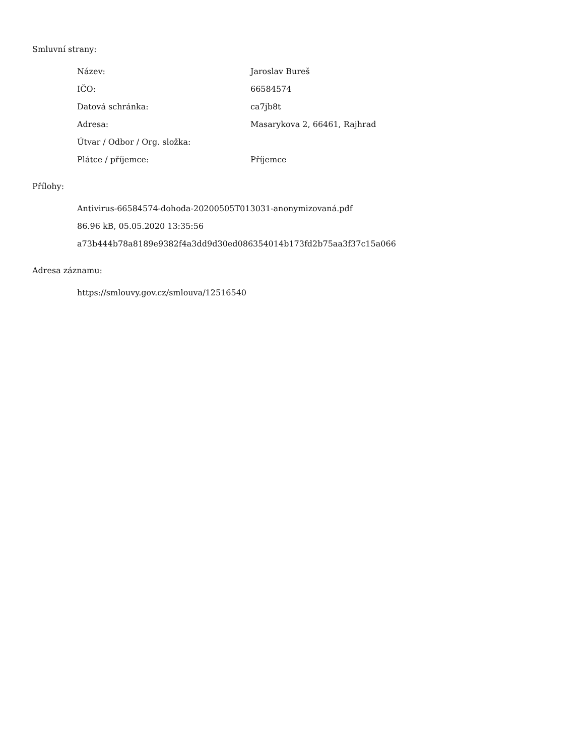Smluvní strany:
| Název: | Jaroslav Bureš |
| IČO: | 66584574 |
| Datová schránka: | ca7jb8t |
| Adresa: | Masarykova 2, 66461, Rajhrad |
| Útvar / Odbor / Org. složka: | |
| Plátce / příjemce: | Příjemce |
Přílohy:
Antivirus-66584574-dohoda-20200505T013031-anonymizovaná.pdf
86.96 kB, 05.05.2020 13:35:56
a73b444b78a8189e9382f4a3dd9d30ed086354014b173fd2b75aa3f37c15a066
Adresa záznamu:
https://smlouvy.gov.cz/smlouva/12516540